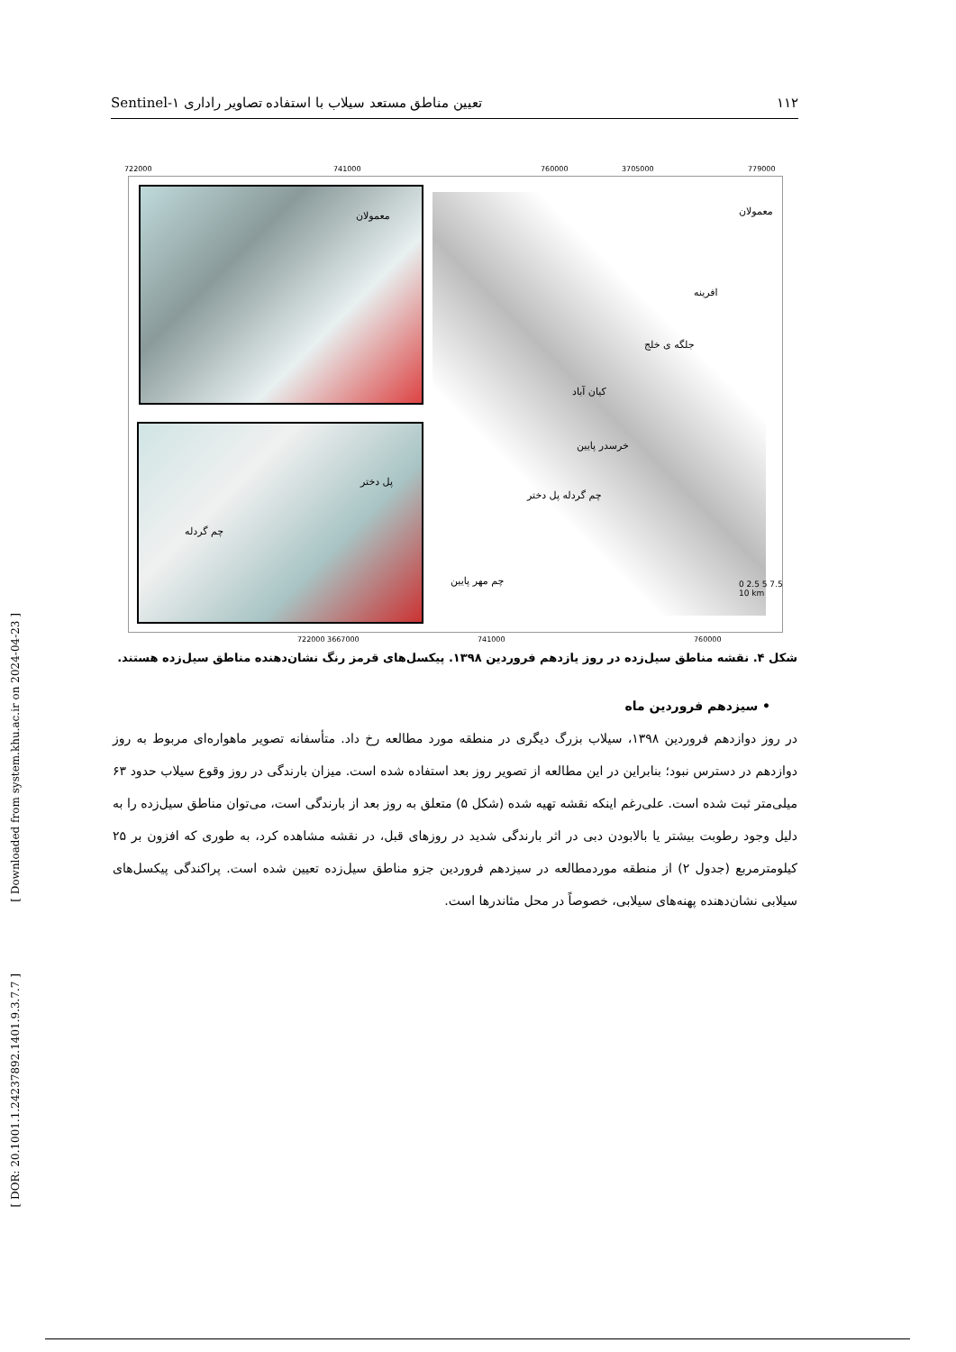۱۱۲ تعیین مناطق مستعد سیلاب با استفاده تصاویر راداری Sentinel-۱
722000 741000 760000 3705000 779000
0 2.5 5 7.5 10 km
معمولان
پل دختر
چم گردله
معمولان
افرینه
جلگه ی خلج
کیان آباد
خرسدر پایین
چم گردله پل دختر
چم مهر پایین
722000 3667000 741000 760000
شکل ۴. نقشه مناطق سیل‌زده در روز یازدهم فروردین ۱۳۹۸. پیکسل‌های قرمز رنگ نشان‌دهنده مناطق سیل‌زده هستند.
• سیزدهم فروردین ماه
در روز دوازدهم فروردین ۱۳۹۸، سیلاب بزرگ دیگری در منطقه مورد مطالعه رخ داد. متأسفانه تصویر ماهواره‌ای مربوط به روز دوازدهم در دسترس نبود؛ بنابراین در این مطالعه از تصویر روز بعد استفاده شده است. میزان بارندگی در روز وقوع سیلاب حدود ۶۳ میلی‌متر ثبت شده است. علی‌رغم اینکه نقشه تهیه شده (شکل ۵) متعلق به روز بعد از بارندگی است، می‌توان مناطق سیل‌زده را به دلیل وجود رطوبت بیشتر یا بالابودن دبی در اثر بارندگی شدید در روزهای قبل، در نقشه مشاهده کرد، به طوری که افزون بر ۲۵ کیلومترمربع (جدول ۲) از منطقه موردمطالعه در سیزدهم فروردین جزو مناطق سیل‌زده تعیین شده است. پراکندگی پیکسل‌های سیلابی نشان‌دهنده پهنه‌های سیلابی، خصوصاً در محل مئاندرها است.
[ Downloaded from system.khu.ac.ir on 2024-04-23 ]
[ DOR: 20.1001.1.24237892.1401.9.3.7.7 ]